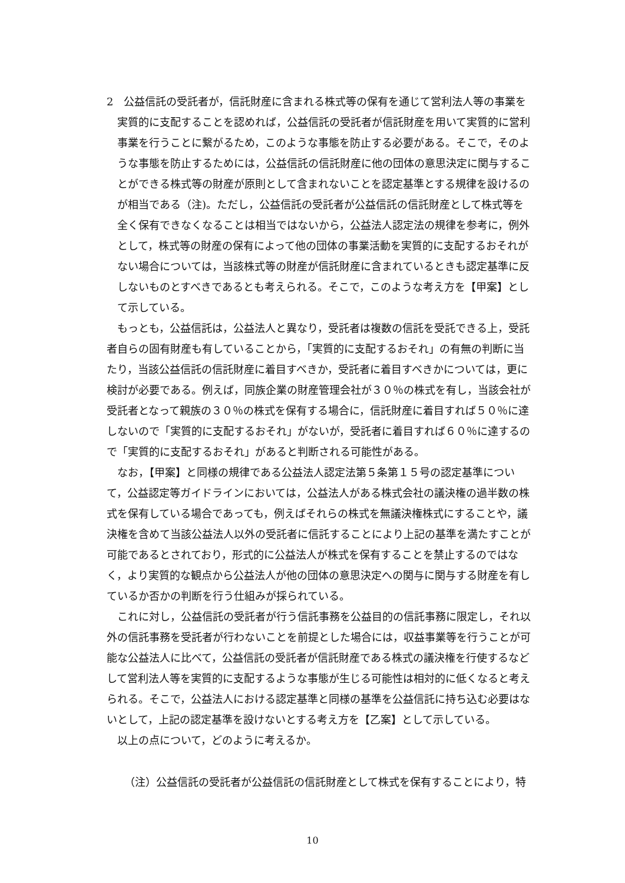2　公益信託の受託者が，信託財産に含まれる株式等の保有を通じて営利法人等の事業を実質的に支配することを認めれば，公益信託の受託者が信託財産を用いて実質的に営利事業を行うことに繋がるため，このような事態を防止する必要がある。そこで，そのような事態を防止するためには，公益信託の信託財産に他の団体の意思決定に関与することができる株式等の財産が原則として含まれないことを認定基準とする規律を設けるのが相当である（注)。ただし，公益信託の受託者が公益信託の信託財産として株式等を全く保有できなくなることは相当ではないから，公益法人認定法の規律を参考に，例外として，株式等の財産の保有によって他の団体の事業活動を実質的に支配するおそれがない場合については，当該株式等の財産が信託財産に含まれているときも認定基準に反しないものとすべきであるとも考えられる。そこで，このような考え方を【甲案】として示している。
もっとも，公益信託は，公益法人と異なり，受託者は複数の信託を受託できる上，受託者自らの固有財産も有していることから，「実質的に支配するおそれ」の有無の判断に当たり，当該公益信託の信託財産に着目すべきか，受託者に着目すべきかについては，更に検討が必要である。例えば，同族企業の財産管理会社が３０％の株式を有し，当該会社が受託者となって親族の３０％の株式を保有する場合に，信託財産に着目すれば５０％に達しないので「実質的に支配するおそれ」がないが，受託者に着目すれば６０％に達するので「実質的に支配するおそれ」があると判断される可能性がある。
なお，【甲案】と同様の規律である公益法人認定法第５条第１５号の認定基準について，公益認定等ガイドラインにおいては，公益法人がある株式会社の議決権の過半数の株式を保有している場合であっても，例えばそれらの株式を無議決権株式にすることや，議決権を含めて当該公益法人以外の受託者に信託することにより上記の基準を満たすことが可能であるとされており，形式的に公益法人が株式を保有することを禁止するのではなく，より実質的な観点から公益法人が他の団体の意思決定への関与に関与する財産を有しているか否かの判断を行う仕組みが採られている。
これに対し，公益信託の受託者が行う信託事務を公益目的の信託事務に限定し，それ以外の信託事務を受託者が行わないことを前提とした場合には，収益事業等を行うことが可能な公益法人に比べて，公益信託の受託者が信託財産である株式の議決権を行使するなどして営利法人等を実質的に支配するような事態が生じる可能性は相対的に低くなると考えられる。そこで，公益法人における認定基準と同様の基準を公益信託に持ち込む必要はないとして，上記の認定基準を設けないとする考え方を【乙案】として示している。
以上の点について，どのように考えるか。
（注）公益信託の受託者が公益信託の信託財産として株式を保有することにより，特
10